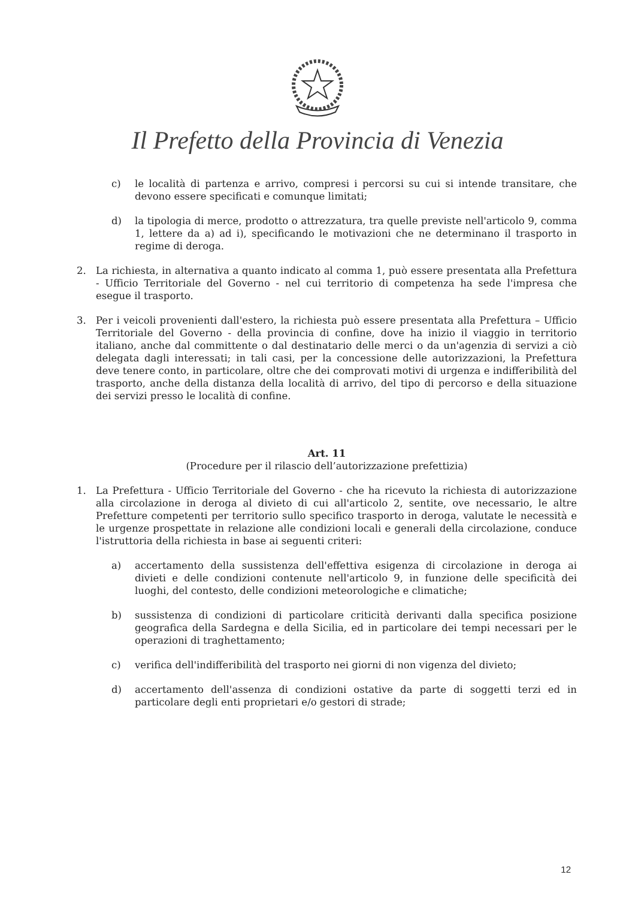Il Prefetto della Provincia di Venezia
c) le località di partenza e arrivo, compresi i percorsi su cui si intende transitare, che devono essere specificati e comunque limitati;
d) la tipologia di merce, prodotto o attrezzatura, tra quelle previste nell'articolo 9, comma 1, lettere da a) ad i), specificando le motivazioni che ne determinano il trasporto in regime di deroga.
2. La richiesta, in alternativa a quanto indicato al comma 1, può essere presentata alla Prefettura - Ufficio Territoriale del Governo - nel cui territorio di competenza ha sede l'impresa che esegue il trasporto.
3. Per i veicoli provenienti dall'estero, la richiesta può essere presentata alla Prefettura – Ufficio Territoriale del Governo - della provincia di confine, dove ha inizio il viaggio in territorio italiano, anche dal committente o dal destinatario delle merci o da un'agenzia di servizi a ciò delegata dagli interessati; in tali casi, per la concessione delle autorizzazioni, la Prefettura deve tenere conto, in particolare, oltre che dei comprovati motivi di urgenza e indifferibilità del trasporto, anche della distanza della località di arrivo, del tipo di percorso e della situazione dei servizi presso le località di confine.
Art. 11
(Procedure per il rilascio dell’autorizzazione prefettizia)
1. La Prefettura - Ufficio Territoriale del Governo - che ha ricevuto la richiesta di autorizzazione alla circolazione in deroga al divieto di cui all'articolo 2, sentite, ove necessario, le altre Prefetture competenti per territorio sullo specifico trasporto in deroga, valutate le necessità e le urgenze prospettate in relazione alle condizioni locali e generali della circolazione, conduce l'istruttoria della richiesta in base ai seguenti criteri:
a) accertamento della sussistenza dell'effettiva esigenza di circolazione in deroga ai divieti e delle condizioni contenute nell'articolo 9, in funzione delle specificità dei luoghi, del contesto, delle condizioni meteorologiche e climatiche;
b) sussistenza di condizioni di particolare criticità derivanti dalla specifica posizione geografica della Sardegna e della Sicilia, ed in particolare dei tempi necessari per le operazioni di traghettamento;
c) verifica dell'indifferibilità del trasporto nei giorni di non vigenza del divieto;
d) accertamento dell'assenza di condizioni ostative da parte di soggetti terzi ed in particolare degli enti proprietari e/o gestori di strade;
12